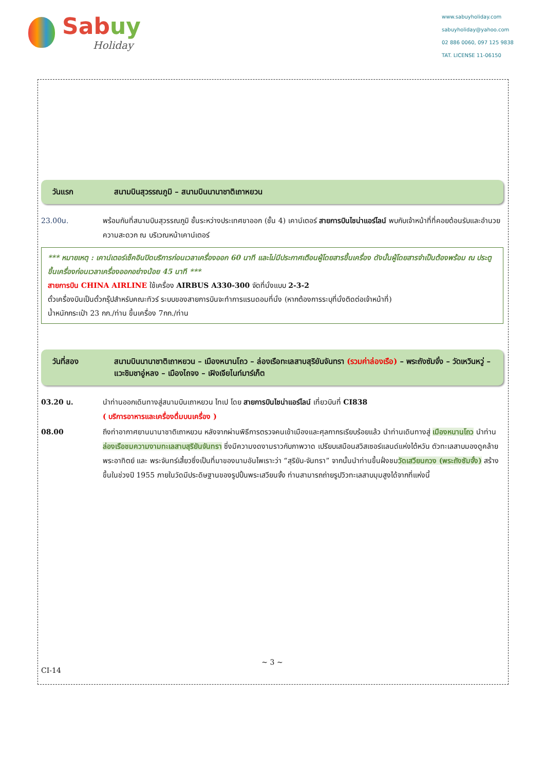Sabuy
Holiday
www.sabuyholiday.com
sabuyholiday@yahoo.com
02 886 0060, 097 125 9838
TAT. LICENSE 11-06150
วันแรก สนามบินสุวรรณภูมิ – สนามบินนานาชาติเถาหยวน
23.00น. พร้อมกันที่สนามบินสุวรรณภูมิ ชั้นระหว่างประเทศขาออก (ชั้น 4) เคาน์เตอร์ สายการบินไชน่าแอร์ไลน์ พบกับเจ้าหน้าที่ที่คอยต้อนรับและอำนวยความสะดวก ณ บริเวณหน้าเคาน์เตอร์
*** หมายเหตุ : เคาน์เตอร์เช็คอินปิดบริการก่อนเวลาเครื่องออก 60 นาที และไม่มีประกาศเตือนผู้โดยสารขึ้นเครื่อง ดังนั้นผู้โดยสารจำเป็นต้องพร้อม ณ ประตูขึ้นเครื่องก่อนเวลาเครื่องออกอย่างน้อย 45 นาที ***
สายการบิน CHINA AIRLINE ใช้เครื่อง AIRBUS A330-300 จัดที่นั่งแบบ 2-3-2
ตั๋วเครื่องบินเป็นตั๋วกรุ๊ปสำหรับคณะทัวร์ ระบบของสายการบินจะทำการแรนดอมที่นั่ง (หากต้องการระบุที่นั่งติดต่อเจ้าหน้าที่)
น้ำหนักกระเป๋า 23 กก./ท่าน ขึ้นเครื่อง 7กก./ท่าน
วันที่สอง สนามบินนานาชาติเถาหยวน – เมืองหนานโถว – ล่องเรือทะเลสาบสุริยันจันทรา (รวมค่าล่องเรือ) – พระถังซัมจั๋ง – วัดเหวินหวู่ – แวะชิมชาอู่หลง – เมืองไถจง – เฝิงเจียไนท์มาร์เก็ต
03.20 น. นำท่านออกเดินทางสู่สนามบินเถาหยวน ไทเป โดย สายการบินไชน่าแอร์ไลน์ เที่ยวบินที่ CI838
( บริการอาหารและเครื่องดื่มบนเครื่อง )
08.00 ถึงท่าอากาศยานนานาชาติเถาหยวน หลังจากผ่านพิธีการตรวจคนเข้าเมืองและศุลกากรเรียบร้อยแล้ว นำท่านเดินทางสู่ เมืองหนานโถว นำท่าน ล่องเรือชมความงามทะเลสาบสุริยันจันทรา ซึ่งมีความงดงามราวกับภาพวาด เปรียบเสมือนสวิสเซอร์แลนด์แห่งไต้หวัน ตัวทะเลสาบมองดูคล้ายพระอาทิตย์ และ พระจันทร์เสี้ยวซึ่งเป็นที่มาของนามอันไพเราะว่า “สุริยัน-จันทรา” จากนั้นนำท่านขึ้นฝั่งชมวัดเสวียนกวง (พระถังซัมจั๋ง) สร้างขึ้นในช่วงปี 1955 ภายในวัดมีประดิษฐานของรูปปั้นพระเสวียนจั้ง ท่านสามารถถ่ายรูปวิวทะเลสาบมุมสูงได้จากที่แห่งนี้
~ 3 ~
CI-14